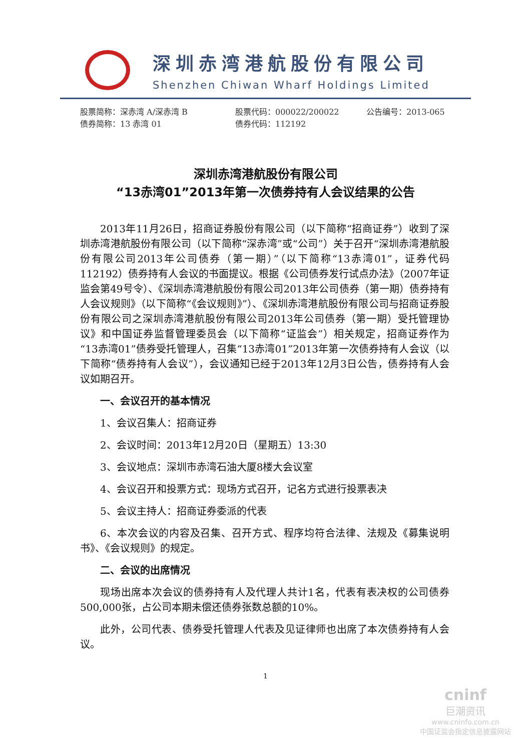深圳赤湾港航股份有限公司
Shenzhen Chiwan Wharf Holdings Limited
股票简称：深赤湾 A/深赤湾 B 股票代码：000022/200022 公告编号：2013-065
债券简称：13 赤湾 01 债券代码：112192
深圳赤湾港航股份有限公司
“13赤湾01”2013年第一次债券持有人会议结果的公告
2013年11月26日，招商证券股份有限公司（以下简称“招商证券”）收到了深圳赤湾港航股份有限公司（以下简称“深赤湾”或“公司”）关于召开“深圳赤湾港航股份有限公司2013年公司债券（第一期）”（以下简称“13赤湾01”，证券代码112192）债券持有人会议的书面提议。根据《公司债券发行试点办法》（2007年证监会第49号令）、《深圳赤湾港航股份有限公司2013年公司债券（第一期）债券持有人会议规则》（以下简称“《会议规则》”）、《深圳赤湾港航股份有限公司与招商证券股份有限公司之深圳赤湾港航股份有限公司2013年公司债券（第一期）受托管理协议》和中国证券监督管理委员会（以下简称“证监会”）相关规定，招商证券作为 “13赤湾01”债券受托管理人，召集“13赤湾01”2013年第一次债券持有人会议（以下简称“债券持有人会议”），会议通知已经于2013年12月3日公告，债券持有人会议如期召开。
一、会议召开的基本情况
1、会议召集人：招商证券
2、会议时间：2013年12月20日（星期五）13:30
3、会议地点：深圳市赤湾石油大厦8楼大会议室
4、会议召开和投票方式：现场方式召开，记名方式进行投票表决
5、会议主持人：招商证券委派的代表
6、本次会议的内容及召集、召开方式、程序均符合法律、法规及《募集说明书》、《会议规则》的规定。
二、会议的出席情况
现场出席本次会议的债券持有人及代理人共计1名，代表有表决权的公司债券500,000张，占公司本期未偿还债券张数总额的10%。
此外，公司代表、债券受托管理人代表及见证律师也出席了本次债券持有人会议。
1
cninf
巨潮资讯
www.cninfo.com.cn
中国证监会指定信息披露网站